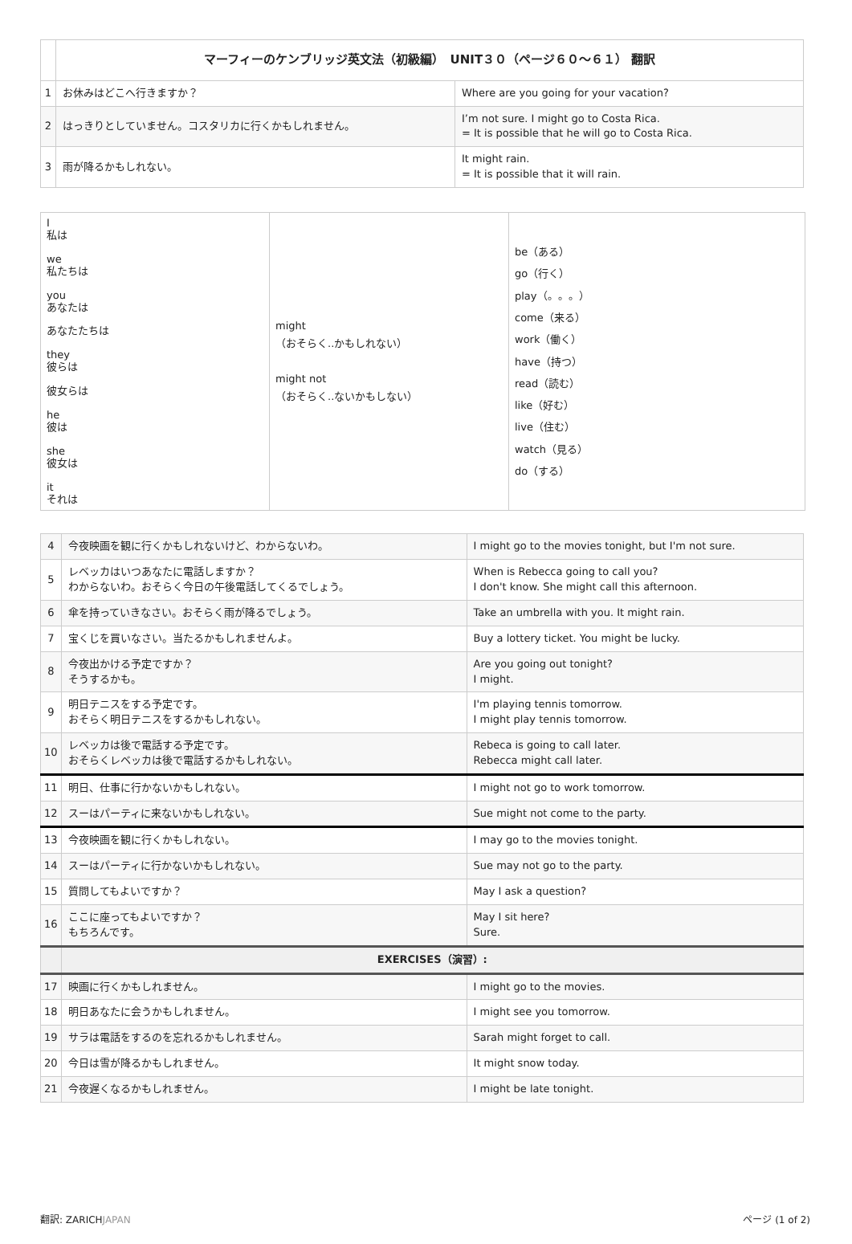| | マーフィーのケンブリッジ英文法（初級編） UNIT３０（ページ６０〜６１） 翻訳 | |
| 1 | お休みはどこへ行きますか？ | Where are you going for your vacation? |
| 2 | はっきりとしていません。コスタリカに行くかもしれません。 | I’m not sure. I might go to Costa Rica. = It is possible that he will go to Costa Rica. |
| 3 | 雨が降るかもしれない。 | It might rain. = It is possible that it will rain. |
| I 私は we 私たちは you あなたは あなたたちは they 彼らは 彼女らは he 彼は she 彼女は it それは | might （おそらく..かもしれない） might not （おそらく..ないかもしない） | be（ある） go（行く） play（。。。） come（来る） work（働く） have（持つ） read（読む） like（好む） live（住む） watch（見る） do（する） |
| 4 | 今夜映画を観に行くかもしれないけど、わからないわ。 | I might go to the movies tonight, but I'm not sure. |
| 5 | レベッカはいつあなたに電話しますか？ わからないわ。おそらく今日の午後電話してくるでしょう。 | When is Rebecca going to call you? I don't know. She might call this afternoon. |
| 6 | 傘を持っていきなさい。おそらく雨が降るでしょう。 | Take an umbrella with you. It might rain. |
| 7 | 宝くじを買いなさい。当たるかもしれませんよ。 | Buy a lottery ticket. You might be lucky. |
| 8 | 今夜出かける予定ですか？ そうするかも。 | Are you going out tonight? I might. |
| 9 | 明日テニスをする予定です。 おそらく明日テニスをするかもしれない。 | I'm playing tennis tomorrow. I might play tennis tomorrow. |
| 10 | レベッカは後で電話する予定です。 おそらくレベッカは後で電話するかもしれない。 | Rebeca is going to call later. Rebecca might call later. |
| 11 | 明日、仕事に行かないかもしれない。 | I might not go to work tomorrow. |
| 12 | スーはパーティに来ないかもしれない。 | Sue might not come to the party. |
| 13 | 今夜映画を観に行くかもしれない。 | I may go to the movies tonight. |
| 14 | スーはパーティに行かないかもしれない。 | Sue may not go to the party. |
| 15 | 質問してもよいですか？ | May I ask a question? |
| 16 | ここに座ってもよいですか？ もちろんです。 | May I sit here? Sure. |
| | EXERCISES（演習）: | |
| 17 | 映画に行くかもしれません。 | I might go to the movies. |
| 18 | 明日あなたに会うかもしれません。 | I might see you tomorrow. |
| 19 | サラは電話をするのを忘れるかもしれません。 | Sarah might forget to call. |
| 20 | 今日は雪が降るかもしれません。 | It might snow today. |
| 21 | 今夜遅くなるかもしれません。 | I might be late tonight. |
翻訳: ZARICHJAPAN ページ (1 of 2)